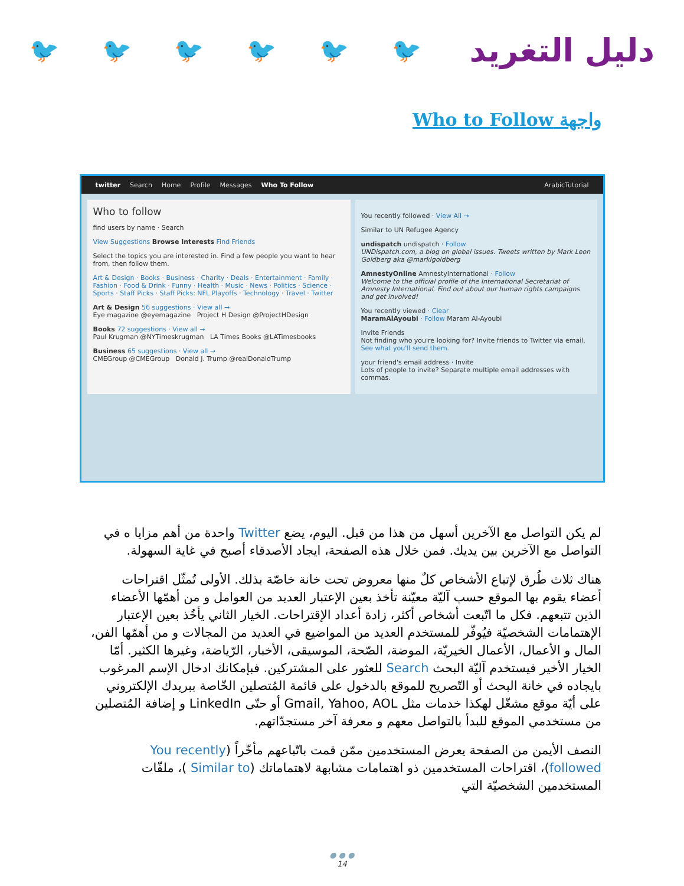🐦 🐦 🐦 🐦 🐦 🐦
دليل التغريد
واجهة Who to Follow
twitter Search Home Profile Messages Who To Follow ArabicTutorial
Who to follow
find users by name · Search
View Suggestions Browse Interests Find Friends
Select the topics you are interested in. Find a few people you want to hear from, then follow them.
Art & Design · Books · Business · Charity · Deals · Entertainment · Family · Fashion · Food & Drink · Funny · Health · Music · News · Politics · Science · Sports · Staff Picks · Staff Picks: NFL Playoffs · Technology · Travel · Twitter
Art & Design 56 suggestions · View all →
Eye magazine @eyemagazine Project H Design @ProjectHDesign
Books 72 suggestions · View all →
Paul Krugman @NYTimeskrugman LA Times Books @LATimesbooks
Business 65 suggestions · View all →
CMEGroup @CMEGroup Donald J. Trump @realDonaldTrump
You recently followed · View All →
Similar to UN Refugee Agency
undispatch undispatch · Follow
UNDispatch.com, a blog on global issues. Tweets written by Mark Leon Goldberg aka @marklgoldberg
AmnestyOnline AmnestyInternational · Follow
Welcome to the official profile of the International Secretariat of Amnesty International. Find out about our human rights campaigns and get involved!
You recently viewed · Clear
MaramAlAyoubi · Follow Maram Al-Ayoubi
Invite Friends
Not finding who you're looking for? Invite friends to Twitter via email. See what you'll send them.
your friend's email address · Invite
Lots of people to invite? Separate multiple email addresses with commas.
لم يكن التواصل مع الآخرين أسهل من هذا من قبل. اليوم، يضع Twitter واحدة من أهم مزايا ه في التواصل مع الآخرين بين يديك. فمن خلال هذه الصفحة، ايجاد الأصدقاء أصبح في غاية السهولة.
هناك ثلاث طُرق لإتباع الأشخاص كلٌ منها معروض تحت خانة خاصّة بذلك. الأولى تُمثّل اقتراحات أعضاء يقوم بها الموقع حسب آليّة معيّنة تأخذ بعين الإعتبار العديد من العوامل و من أهمّها الأعضاء الذين تتبعهم. فكل ما اتّبعت أشخاص أكثر، زادة أعداد الإقتراحات. الخيار الثاني يأخُذ بعين الإعتبار الإهتمامات الشخصيّة فيُوفّر للمستخدم العديد من المواضيع في العديد من المجالات و من أهمّها الفن، المال و الأعمال، الأعمال الخيريّة، الموضة، الصّحة، الموسيقى، الأخبار، الرّياضة، وغيرها الكثير. أمّا الخيار الأخير فيستخدم آليّة البحث Search للعثور على المشتركين. فبإمكانك ادخال الإسم المرغوب بايجاده في خانة البحث أو التّصريح للموقع بالدخول على قائمة المُتصلين الخّاصة ببريدك الإلكتروني على أيّة موقع مشغّل لهكذا خدمات مثل Gmail, Yahoo, AOL أو حتّى LinkedIn و إضافة المُتصلين من مستخدمي الموقع للبدأ بالتواصل معهم و معرفة آخر مستجدّاتهم.
النصف الأيمن من الصفحة يعرض المستخدمين ممّن قمت باتّباعهم مأخّراً (You recently followed)، اقتراحات المستخدمين ذو اهتمامات مشابهة لاهتماماتك (Similar to )، ملفّات المستخدمين الشخصيّة التي
● ● ●
14